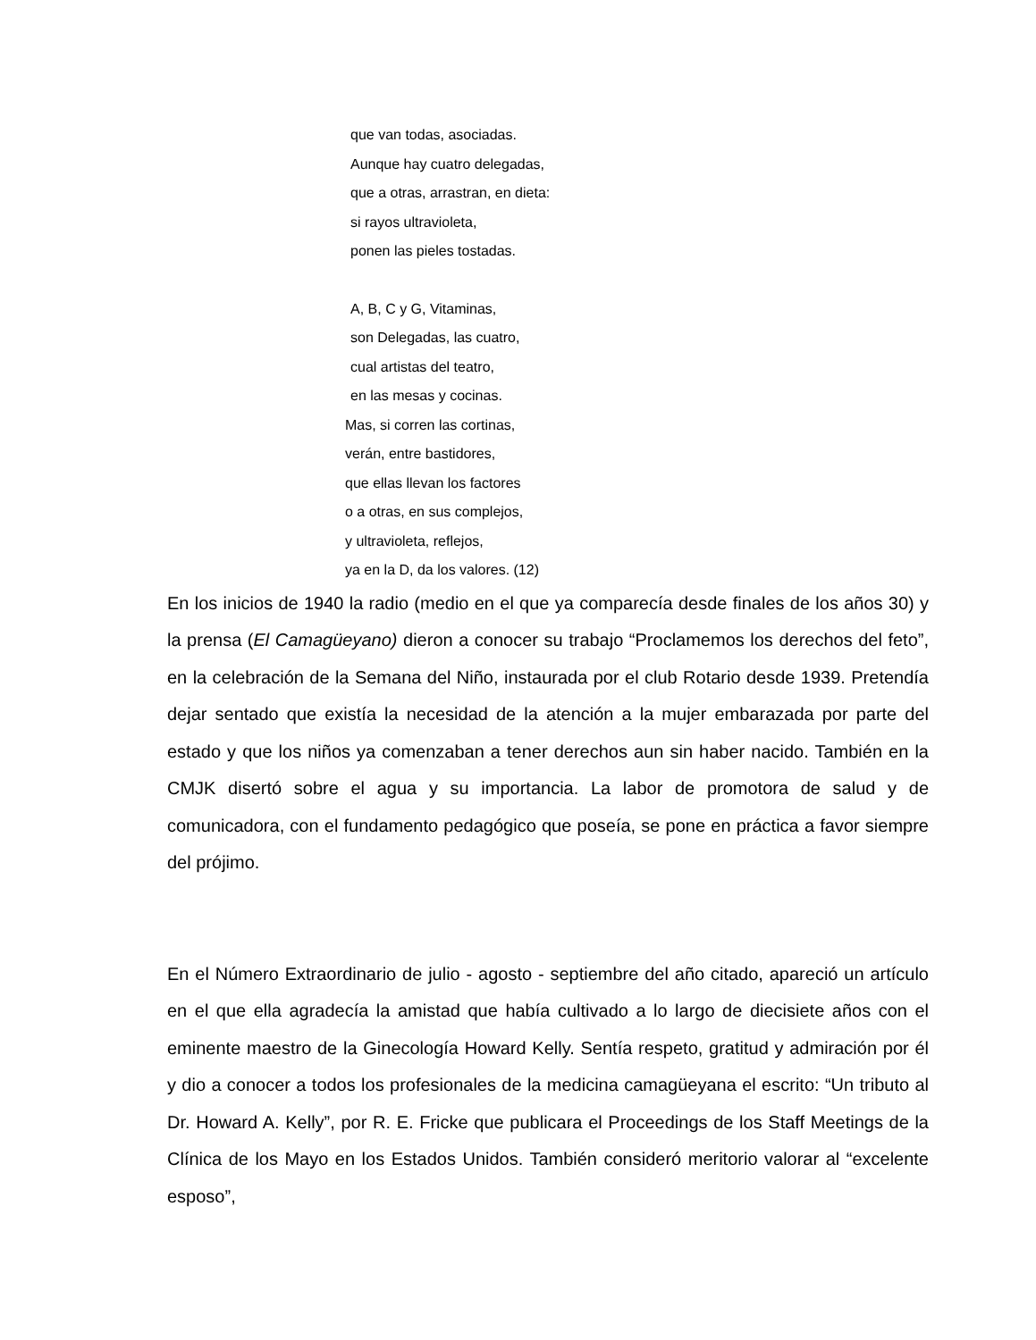que van todas, asociadas.
Aunque hay cuatro delegadas,
que a otras, arrastran, en dieta:
si rayos ultravioleta,
ponen las pieles tostadas.
A, B, C y G, Vitaminas,
son Delegadas, las cuatro,
cual artistas del teatro,
en las mesas y cocinas.
Mas, si corren las cortinas,
verán, entre bastidores,
que ellas llevan los factores
o a otras, en sus complejos,
y ultravioleta, reflejos,
ya en la D, da los valores. (12)
En los inicios de 1940 la radio (medio en el que ya comparecía desde finales de los años 30) y la prensa (El Camagüeyano) dieron a conocer su trabajo “Proclamemos los derechos del feto”, en la celebración de la Semana del Niño, instaurada por el club Rotario desde 1939. Pretendía dejar sentado que existía la necesidad de la atención a la mujer embarazada por parte del estado y que los niños ya comenzaban a tener derechos aun sin haber nacido. También en la CMJK disertó sobre el agua y su importancia. La labor de promotora de salud y de comunicadora, con el fundamento pedagógico que poseía, se pone en práctica a favor siempre del prójimo.
En el Número Extraordinario de julio - agosto - septiembre del año citado, apareció un artículo en el que ella agradecía la amistad que había cultivado a lo largo de diecisiete años con el eminente maestro de la Ginecología Howard Kelly. Sentía respeto, gratitud y admiración por él y dio a conocer a todos los profesionales de la medicina camagüeyana el escrito: “Un tributo al Dr. Howard A. Kelly”, por R. E. Fricke que publicara el Proceedings de los Staff Meetings de la Clínica de los Mayo en los Estados Unidos. También consideró meritorio valorar al “excelente esposo”,